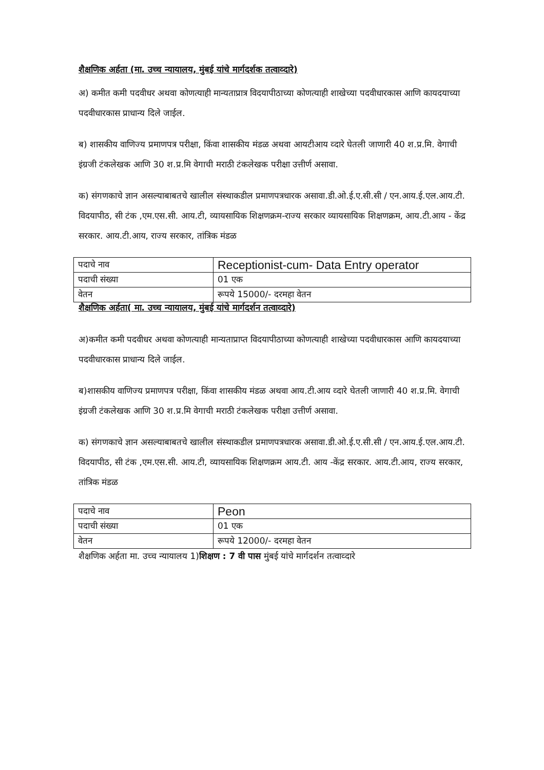शैक्षणिक अर्हता (मा. उच्च न्यायालय, मुंबई यांचे मार्गदर्शक तत्वाव्दारे)
अ) कमीत कमी पदवीधर अथवा कोणत्याही मान्यताप्रात्र विदयापीठाच्या कोणत्याही शाखेच्या पदवीधारकास आणि कायदयाच्या पदवीधारकास प्राधान्य दिले जाईल.
ब) शासकीय वाणिज्य प्रमाणपत्र परीक्षा, किंवा शासकीय मंडळ अथवा आयटीआय व्दारे घेतली जाणारी 40 श.प्र.मि. वेगाची इंग्रजी टंकलेखक आणि 30 श.प्र.मि वेगाची मराठी टंकलेखक परीक्षा उत्तीर्ण असावा.
क) संगणकाचे ज्ञान असल्याबाबतचे खालील संस्थाकडील प्रमाणपत्रधारक असावा.डी.ओ.ई.ए.सी.सी / एन.आय.ई.एल.आय.टी. विदयापीठ, सी टंक ,एम.एस.सी. आय.टी, व्यायसायिक शिक्षणक्रम-राज्य सरकार व्यायसायिक शिक्षणक्रम, आय.टी.आय - केंद्र सरकार. आय.टी.आय, राज्य सरकार, तांत्रिक मंडळ
| पदाचे नाव | Receptionist-cum- Data Entry operator |
| पदाची संख्या | 01 एक |
| वेतन | रूपये 15000/- दरमहा वेतन |
शैक्षणिक अर्हता( मा. उच्च न्यायालय, मुंबई यांचे मार्गदर्शन तत्वाव्दारे)
अ)कमीत कमी पदवीधर अथवा कोणत्याही मान्यताप्राप्त विदयापीठाच्या कोणत्याही शाखेच्या पदवीधारकास आणि कायदयाच्या पदवीधारकास प्राधान्य दिले जाईल.
ब)शासकीय वाणिज्य प्रमाणपत्र परीक्षा, किंवा शासकीय मंडळ अथवा आय.टी.आय व्दारे घेतली जाणारी 40 श.प्र.मि. वेगाची इंग्रजी टंकलेखक आणि 30 श.प्र.मि वेगाची मराठी टंकलेखक परीक्षा उत्तीर्ण असावा.
क) संगणकाचे ज्ञान असल्याबाबतचे खालील संस्थाकडील प्रमाणपत्रधारक असावा.डी.ओ.ई.ए.सी.सी / एन.आय.ई.एल.आय.टी. विदयापीठ, सी टंक ,एम.एस.सी. आय.टी, व्यायसायिक शिक्षणक्रम आय.टी. आय -केंद्र सरकार. आय.टी.आय, राज्य सरकार, तांत्रिक मंडळ
| पदाचे नाव | Peon |
| पदाची संख्या | 01 एक |
| वेतन | रूपये 12000/- दरमहा वेतन |
शैक्षणिक अर्हता मा. उच्च न्यायालय 1)शिक्षण : 7 वी पास मुंबई यांचे मार्गदर्शन तत्वाव्दारे